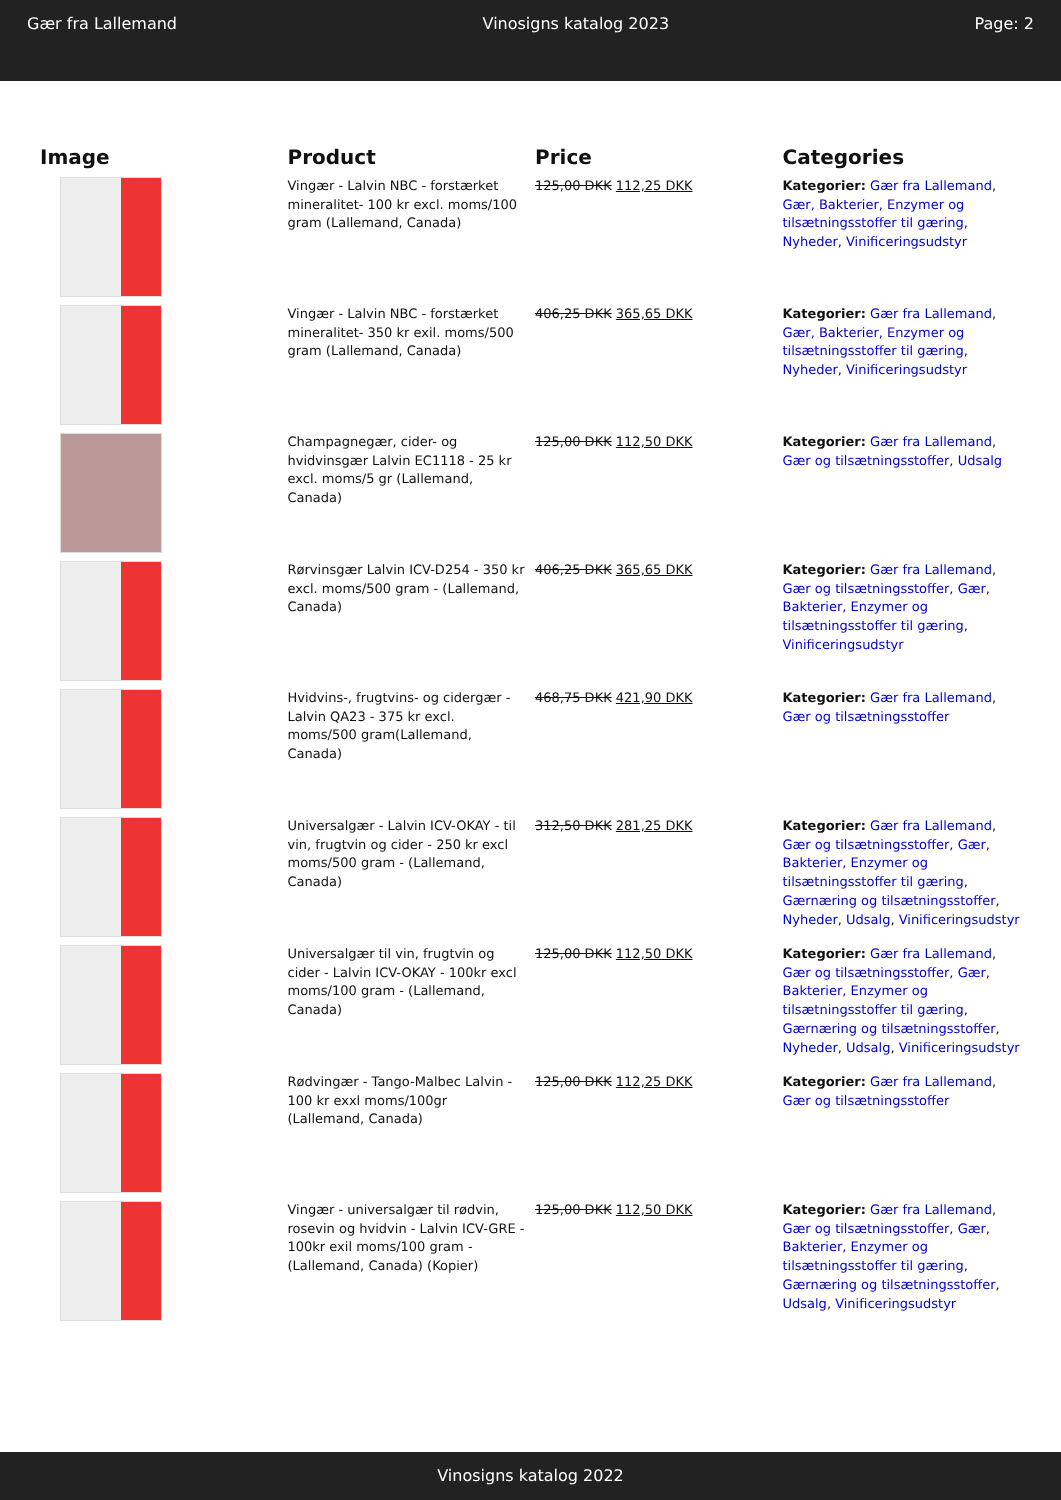Gær fra Lallemand Vinosigns katalog 2023 Page: 2
| Image | Product | Price | Categories |
| --- | --- | --- | --- |
| | Vingær - Lalvin NBC - forstærket mineralitet- 100 kr excl. moms/100 gram (Lallemand, Canada) | 125,00 DKK 112,25 DKK | Kategorier: Gær fra Lallemand , Gær, Bakterier, Enzymer og tilsætningsstoffer til gæring , Nyheder , Vinificeringsudstyr |
| | Vingær - Lalvin NBC - forstærket mineralitet- 350 kr exil. moms/500 gram (Lallemand, Canada) | 406,25 DKK 365,65 DKK | Kategorier: Gær fra Lallemand , Gær, Bakterier, Enzymer og tilsætningsstoffer til gæring , Nyheder , Vinificeringsudstyr |
| | Champagnegær, cider- og hvidvinsgær Lalvin EC1118 - 25 kr excl. moms/5 gr (Lallemand, Canada) | 125,00 DKK 112,50 DKK | Kategorier: Gær fra Lallemand , Gær og tilsætningsstoffer , Udsalg |
| | Rørvinsgær Lalvin ICV-D254 - 350 kr excl. moms/500 gram - (Lallemand, Canada) | 406,25 DKK 365,65 DKK | Kategorier: Gær fra Lallemand , Gær og tilsætningsstoffer , Gær, Bakterier, Enzymer og tilsætningsstoffer til gæring , Vinificeringsudstyr |
| | Hvidvins-, frugtvins- og cidergær - Lalvin QA23 - 375 kr excl. moms/500 gram(Lallemand, Canada) | 468,75 DKK 421,90 DKK | Kategorier: Gær fra Lallemand , Gær og tilsætningsstoffer |
| | Universalgær - Lalvin ICV-OKAY - til vin, frugtvin og cider - 250 kr excl moms/500 gram - (Lallemand, Canada) | 312,50 DKK 281,25 DKK | Kategorier: Gær fra Lallemand , Gær og tilsætningsstoffer , Gær, Bakterier, Enzymer og tilsætningsstoffer til gæring , Gærnæring og tilsætningsstoffer , Nyheder , Udsalg , Vinificeringsudstyr |
| | Universalgær til vin, frugtvin og cider - Lalvin ICV-OKAY - 100kr excl moms/100 gram - (Lallemand, Canada) | 125,00 DKK 112,50 DKK | Kategorier: Gær fra Lallemand , Gær og tilsætningsstoffer , Gær, Bakterier, Enzymer og tilsætningsstoffer til gæring , Gærnæring og tilsætningsstoffer , Nyheder , Udsalg , Vinificeringsudstyr |
| | Rødvingær - Tango-Malbec Lalvin - 100 kr exxl moms/100gr (Lallemand, Canada) | 125,00 DKK 112,25 DKK | Kategorier: Gær fra Lallemand , Gær og tilsætningsstoffer |
| | Vingær - universalgær til rødvin, rosevin og hvidvin - Lalvin ICV-GRE - 100kr exil moms/100 gram - (Lallemand, Canada) (Kopier) | 125,00 DKK 112,50 DKK | Kategorier: Gær fra Lallemand , Gær og tilsætningsstoffer , Gær, Bakterier, Enzymer og tilsætningsstoffer til gæring , Gærnæring og tilsætningsstoffer , Udsalg , Vinificeringsudstyr |
Vinosigns katalog 2022